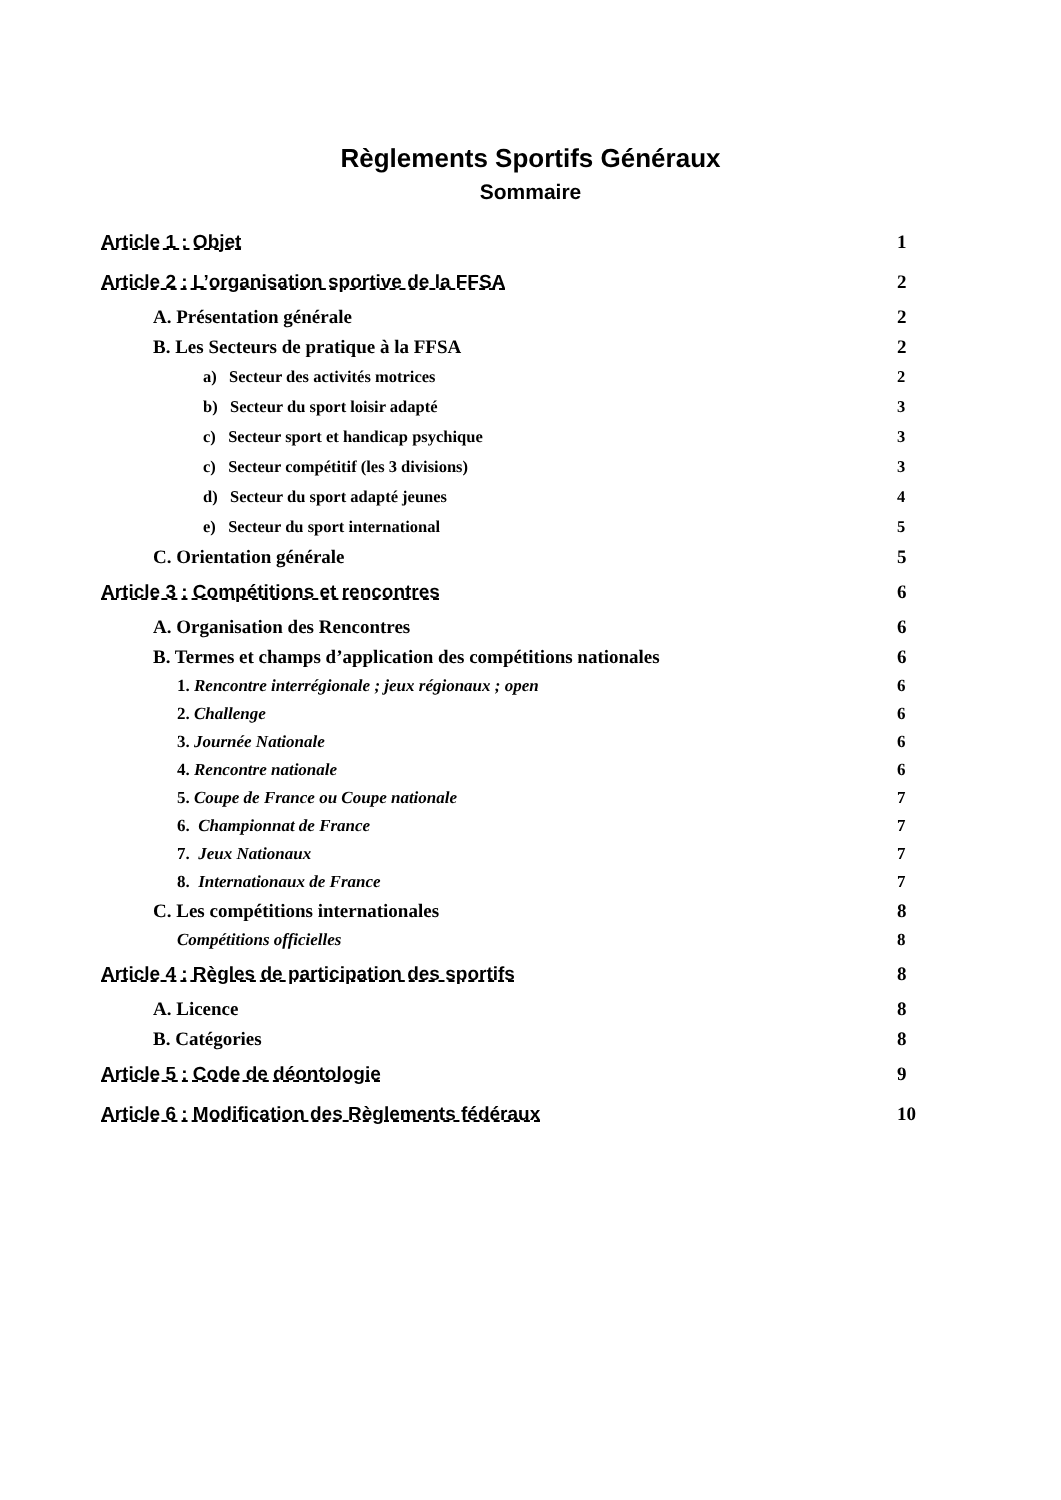Règlements Sportifs Généraux
Sommaire
Article 1 : Objet 1
Article 2 : L’organisation sportive de la FFSA 2
A. Présentation générale 2
B. Les Secteurs de pratique à la FFSA 2
a) Secteur des activités motrices 2
b) Secteur du sport loisir adapté 3
c) Secteur sport et handicap psychique 3
c) Secteur compétitif (les 3 divisions) 3
d) Secteur du sport adapté jeunes 4
e) Secteur du sport international 5
C. Orientation générale 5
Article 3 : Compétitions et rencontres 6
A. Organisation des Rencontres 6
B. Termes et champs d’application des compétitions nationales 6
1. Rencontre interrégionale ; jeux régionaux ; open 6
2. Challenge 6
3. Journée Nationale 6
4. Rencontre nationale 6
5. Coupe de France ou Coupe nationale 7
6. Championnat de France 7
7. Jeux Nationaux 7
8. Internationaux de France 7
C. Les compétitions internationales 8
Compétitions officielles 8
Article 4 : Règles de participation des sportifs 8
A. Licence 8
B. Catégories 8
Article 5 : Code de déontologie 9
Article 6 : Modification des Règlements fédéraux 10